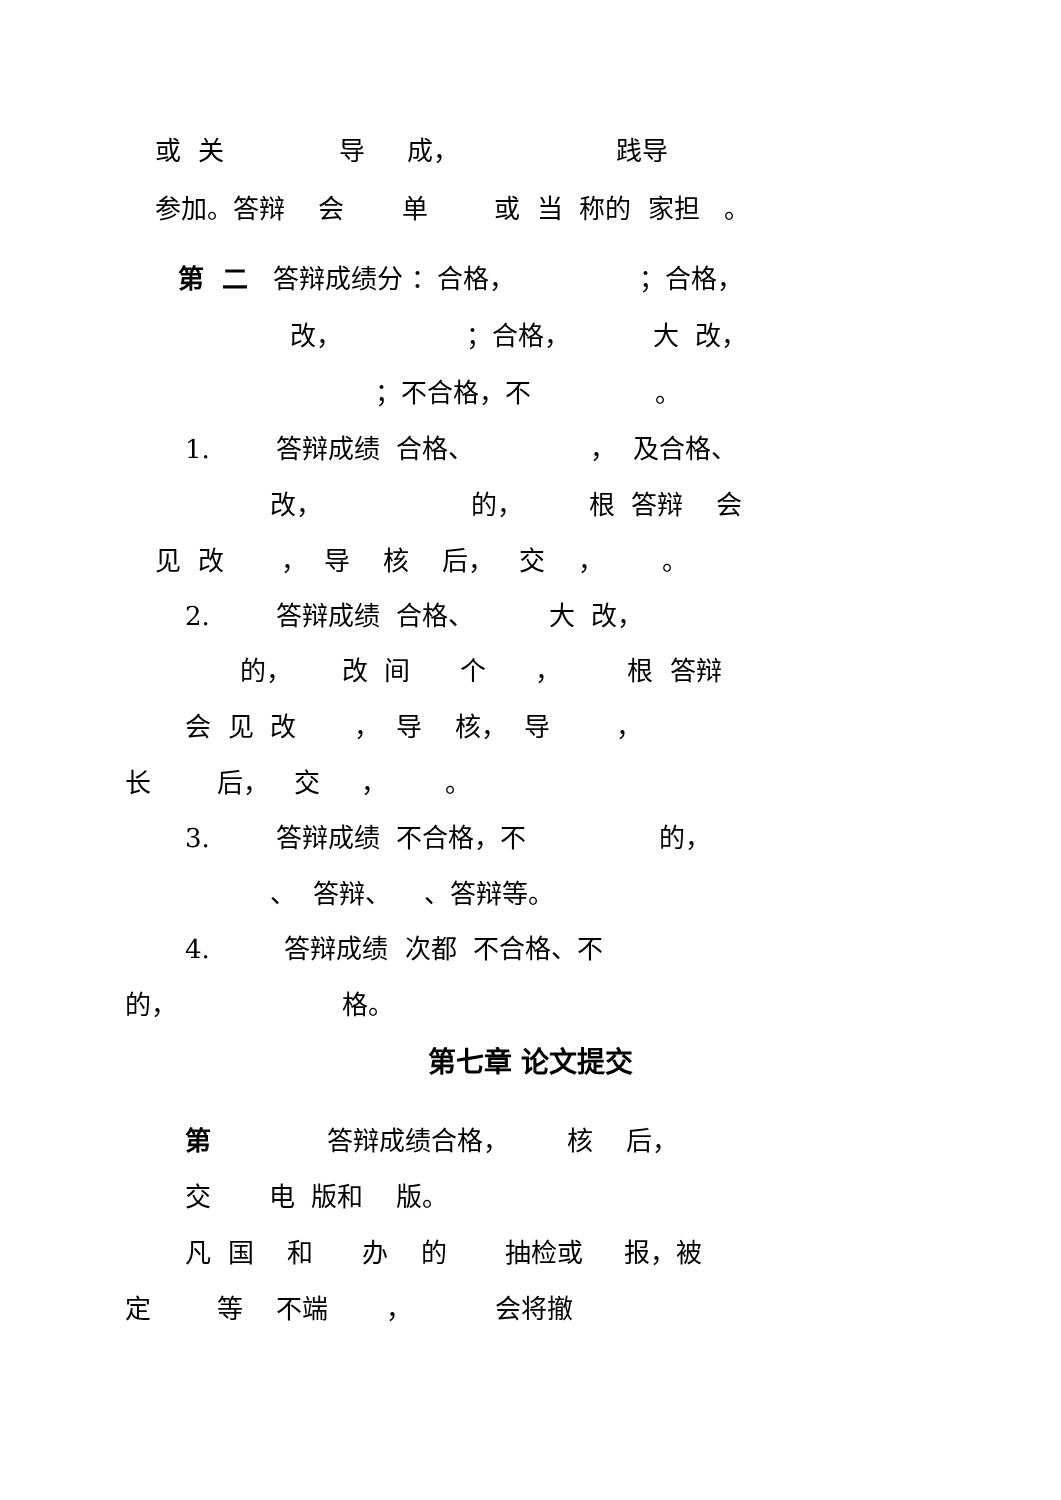或 关 导 成， 践导
参加。答辩 会 单 或 当 称的 家担 。
第 二 答辩成绩分 ：合格， ；合格，
改， ；合格， 大 改，
；不合格，不 。
1. 答辩成绩 合格、 ， 及合格、
改， 的， 根 答辩 会
见 改 ， 导 核 后， 交 ， 。
2. 答辩成绩 合格、 大 改，
的， 改 间 个 ， 根 答辩
会 见 改 ， 导 核， 导 ，
长 后， 交 ， 。
3. 答辩成绩 不合格，不 的，
、 答辩、 、答辩等。
4. 答辩成绩 次都 不合格、不
的， 格。
第七章 论文提交
第 答辩成绩合格， 核 后，
交 电 版和 版。
凡 国 和 办 的 抽检或 报，被
定 等 不端 ， 会将撤